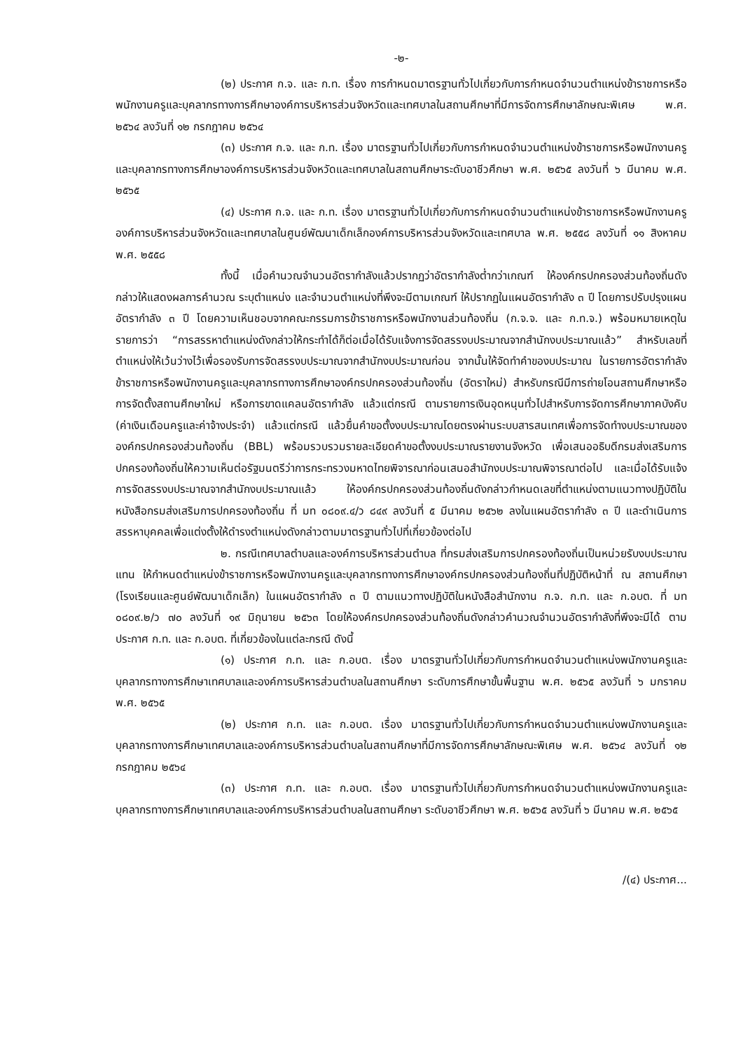-๒-
(๒) ประกาศ ก.จ. และ ก.ท. เรื่อง การกำหนดมาตรฐานทั่วไปเกี่ยวกับการกำหนดจำนวนตำแหน่งข้าราชการหรือพนักงานครูและบุคลากรทางการศึกษาองค์การบริหารส่วนจังหวัดและเทศบาลในสถานศึกษาที่มีการจัดการศึกษาลักษณะพิเศษ พ.ศ. ๒๕๖๔ ลงวันที่ ๑๒ กรกฎาคม ๒๕๖๔
(๓) ประกาศ ก.จ. และ ก.ท. เรื่อง มาตรฐานทั่วไปเกี่ยวกับการกำหนดจำนวนตำแหน่งข้าราชการหรือพนักงานครูและบุคลากรทางการศึกษาองค์การบริหารส่วนจังหวัดและเทศบาลในสถานศึกษาระดับอาชีวศึกษา พ.ศ. ๒๕๖๕ ลงวันที่ ๖ มีนาคม พ.ศ. ๒๕๖๕
(๔) ประกาศ ก.จ. และ ก.ท. เรื่อง มาตรฐานทั่วไปเกี่ยวกับการกำหนดจำนวนตำแหน่งข้าราชการหรือพนักงานครูองค์การบริหารส่วนจังหวัดและเทศบาลในศูนย์พัฒนาเด็กเล็กองค์การบริหารส่วนจังหวัดและเทศบาล พ.ศ. ๒๕๕๘ ลงวันที่ ๑๑ สิงหาคม พ.ศ. ๒๕๕๘
ทั้งนี้ เมื่อคำนวณจำนวนอัตรากำลังแล้วปรากฏว่าอัตรากำลังต่ำกว่าเกณฑ์ ให้องค์กรปกครองส่วนท้องถิ่นดังกล่าวให้แสดงผลการคำนวณ ระบุตำแหน่ง และจำนวนตำแหน่งที่พึงจะมีตามเกณฑ์ ให้ปรากฏในแผนอัตรากำลัง ๓ ปี โดยการปรับปรุงแผนอัตรากำลัง ๓ ปี โดยความเห็นชอบจากคณะกรรมการข้าราชการหรือพนักงานส่วนท้องถิ่น (ก.จ.จ. และ ก.ท.จ.) พร้อมหมายเหตุในรายการว่า “การสรรหาตำแหน่งดังกล่าวให้กระทำได้ก็ต่อเมื่อได้รับแจ้งการจัดสรรงบประมาณจากสำนักงบประมาณแล้ว” สำหรับเลขที่ตำแหน่งให้เว้นว่างไว้เพื่อรองรับการจัดสรรงบประมาณจากสำนักงบประมาณก่อน จากนั้นให้จัดทำคำของบประมาณ ในรายการอัตรากำลังข้าราชการหรือพนักงานครูและบุคลากรทางการศึกษาองค์กรปกครองส่วนท้องถิ่น (อัตราใหม่) สำหรับกรณีมีการถ่ายโอนสถานศึกษาหรือการจัดตั้งสถานศึกษาใหม่ หรือการขาดแคลนอัตรากำลัง แล้วแต่กรณี ตามรายการเงินอุดหนุนทั่วไปสำหรับการจัดการศึกษาภาคบังคับ (ค่าเงินเดือนครูและค่าจ้างประจำ) แล้วแต่กรณี แล้วยื่นคำขอตั้งงบประมาณโดยตรงผ่านระบบสารสนเทศเพื่อการจัดทำงบประมาณขององค์กรปกครองส่วนท้องถิ่น (BBL) พร้อมรวบรวมรายละเอียดคำขอตั้งงบประมาณรายงานจังหวัด เพื่อเสนออธิบดีกรมส่งเสริมการปกครองท้องถิ่นให้ความเห็นต่อรัฐมนตรีว่าการกระทรวงมหาดไทยพิจารณาก่อนเสนอสำนักงบประมาณพิจารณาต่อไป และเมื่อได้รับแจ้งการจัดสรรงบประมาณจากสำนักงบประมาณแล้ว ให้องค์กรปกครองส่วนท้องถิ่นดังกล่าวกำหนดเลขที่ตำแหน่งตามแนวทางปฏิบัติในหนังสือกรมส่งเสริมการปกครองท้องถิ่น ที่ มท ๐๘๐๙.๔/ว ๘๔๙ ลงวันที่ ๕ มีนาคม ๒๕๖๒ ลงในแผนอัตรากำลัง ๓ ปี และดำเนินการสรรหาบุคคลเพื่อแต่งตั้งให้ดำรงตำแหน่งดังกล่าวตามมาตรฐานทั่วไปที่เกี่ยวข้องต่อไป
๒. กรณีเทศบาลตำบลและองค์การบริหารส่วนตำบล ที่กรมส่งเสริมการปกครองท้องถิ่นเป็นหน่วยรับงบประมาณแทน ให้กำหนดตำแหน่งข้าราชการหรือพนักงานครูและบุคลากรทางการศึกษาองค์กรปกครองส่วนท้องถิ่นที่ปฏิบัติหน้าที่ ณ สถานศึกษา (โรงเรียนและศูนย์พัฒนาเด็กเล็ก) ในแผนอัตรากำลัง ๓ ปี ตามแนวทางปฏิบัติในหนังสือสำนักงาน ก.จ. ก.ท. และ ก.อบต. ที่ มท ๐๘๐๙.๒/ว ๗๐ ลงวันที่ ๑๙ มิถุนายน ๒๕๖๓ โดยให้องค์กรปกครองส่วนท้องถิ่นดังกล่าวคำนวณจำนวนอัตรากำลังที่พึงจะมีได้ ตามประกาศ ก.ท. และ ก.อบต. ที่เกี่ยวข้องในแต่ละกรณี ดังนี้
(๑) ประกาศ ก.ท. และ ก.อบต. เรื่อง มาตรฐานทั่วไปเกี่ยวกับการกำหนดจำนวนตำแหน่งพนักงานครูและบุคลากรทางการศึกษาเทศบาลและองค์การบริหารส่วนตำบลในสถานศึกษา ระดับการศึกษาขั้นพื้นฐาน พ.ศ. ๒๕๖๕ ลงวันที่ ๖ มกราคม พ.ศ. ๒๕๖๕
(๒) ประกาศ ก.ท. และ ก.อบต. เรื่อง มาตรฐานทั่วไปเกี่ยวกับการกำหนดจำนวนตำแหน่งพนักงานครูและบุคลากรทางการศึกษาเทศบาลและองค์การบริหารส่วนตำบลในสถานศึกษาที่มีการจัดการศึกษาลักษณะพิเศษ พ.ศ. ๒๕๖๔ ลงวันที่ ๑๒ กรกฎาคม ๒๕๖๔
(๓) ประกาศ ก.ท. และ ก.อบต. เรื่อง มาตรฐานทั่วไปเกี่ยวกับการกำหนดจำนวนตำแหน่งพนักงานครูและบุคลากรทางการศึกษาเทศบาลและองค์การบริหารส่วนตำบลในสถานศึกษา ระดับอาชีวศึกษา พ.ศ. ๒๕๖๕ ลงวันที่ ๖ มีนาคม พ.ศ. ๒๕๖๕
/(๔) ประกาศ...